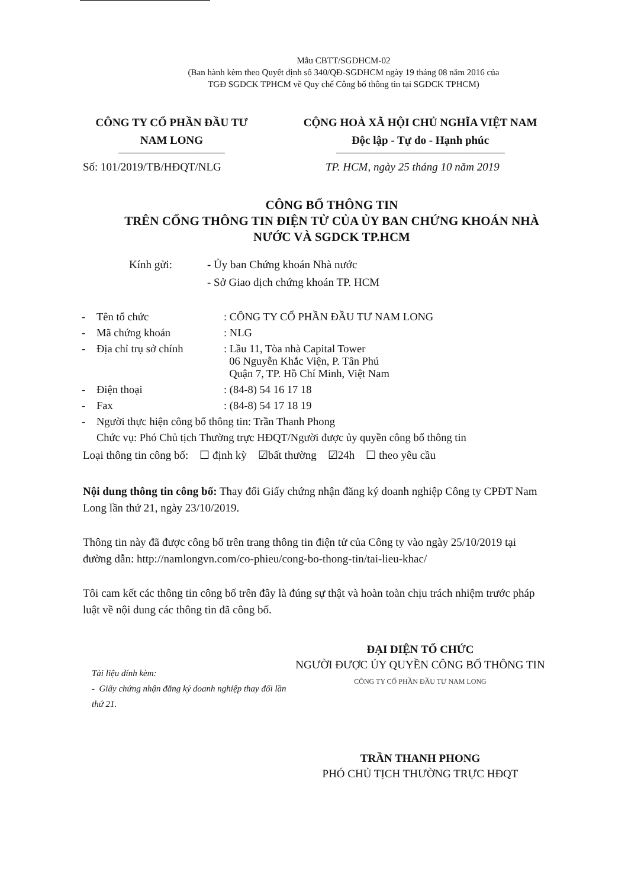Mẫu CBTT/SGDHCM-02
(Ban hành kèm theo Quyết định số 340/QĐ-SGDHCM ngày 19 tháng 08 năm 2016 của
TGĐ SGDCK TPHCM về Quy chế Công bố thông tin tại SGDCK TPHCM)
CÔNG TY CỔ PHẦN ĐẦU TƯ
NAM LONG
CỘNG HOÀ XÃ HỘI CHỦ NGHĨA VIỆT NAM
Độc lập - Tự do - Hạnh phúc
Số: 101/2019/TB/HĐQT/NLG TP. HCM, ngày 25 tháng 10 năm 2019
CÔNG BỐ THÔNG TIN
TRÊN CỔNG THÔNG TIN ĐIỆN TỬ CỦA ỦY BAN CHỨNG KHOÁN NHÀ
NƯỚC VÀ SGDCK TP.HCM
Kính gửi: - Ủy ban Chứng khoán Nhà nước
- Sở Giao dịch chứng khoán TP. HCM
| - | Tên tổ chức | : CÔNG TY CỔ PHẦN ĐẦU TƯ NAM LONG |
| - | Mã chứng khoán | : NLG |
| - | Địa chỉ trụ sở chính | : Lầu 11, Tòa nhà Capital Tower 06 Nguyễn Khắc Viện, P. Tân Phú Quận 7, TP. Hồ Chí Minh, Việt Nam |
| - | Điện thoại | : (84-8) 54 16 17 18 |
| - | Fax | : (84-8) 54 17 18 19 |
| - | Người thực hiện công bố thông tin: Trần Thanh Phong | |
| | Chức vụ: Phó Chủ tịch Thường trực HĐQT/Người được ủy quyền công bố thông tin | |
Loại thông tin công bố: ☐ định kỳ ☑bất thường ☑24h ☐ theo yêu cầu
Nội dung thông tin công bố: Thay đổi Giấy chứng nhận đăng ký doanh nghiệp Công ty CPĐT Nam Long lần thứ 21, ngày 23/10/2019.
Thông tin này đã được công bố trên trang thông tin điện tử của Công ty vào ngày 25/10/2019 tại đường dẫn: http://namlongvn.com/co-phieu/cong-bo-thong-tin/tai-lieu-khac/
Tôi cam kết các thông tin công bố trên đây là đúng sự thật và hoàn toàn chịu trách nhiệm trước pháp luật về nội dung các thông tin đã công bố.
Tài liệu đính kèm:
- Giấy chứng nhận đăng ký doanh nghiệp thay đổi lần thứ 21.
ĐẠI DIỆN TỔ CHỨC
NGƯỜI ĐƯỢC ỦY QUYỀN CÔNG BỐ THÔNG TIN
CÔNG TY CỔ PHẦN ĐẦU TƯ NAM LONG
TRẦN THANH PHONG
PHÓ CHỦ TỊCH THƯỜNG TRỰC HĐQT